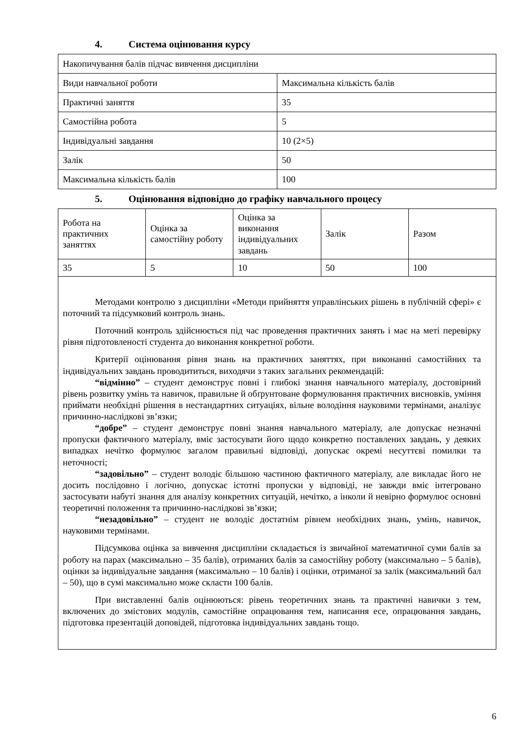4. Система оцінювання курсу
| Накопичування балів підчас вивчення дисципліни | |
| Види навчальної роботи | Максимальна кількість балів |
| Практичні заняття | 35 |
| Самостійна робота | 5 |
| Індивідуальні завдання | 10 (2×5) |
| Залік | 50 |
| Максимальна кількість балів | 100 |
5. Оцінювання відповідно до графіку навчального процесу
| Робота на практичних заняттях | Оцінка за самостійну роботу | Оцінка за виконання індивідуальних завдань | Залік | Разом |
| 35 | 5 | 10 | 50 | 100 |
Методами контролю з дисципліни «Методи прийняття управлінських рішень в публічній сфері» є поточний та підсумковий контроль знань.
Поточний контроль здійснюється під час проведення практичних занять і має на меті перевірку рівня підготовленості студента до виконання конкретної роботи.
Критерії оцінювання рівня знань на практичних заняттях, при виконанні самостійних та індивідуальних завдань проводититься, виходячи з таких загальних рекомендацій:
“відмінно” – студент демонструє повні і глибокі знання навчального матеріалу, достовірний рівень розвитку умінь та навичок, правильне й обґрунтоване формулювання практичних висновків, уміння приймати необхідні рішення в нестандартних ситуаціях, вільне володіння науковими термінами, аналізує причинно-наслідкові зв’язки;
“добре” – студент демонструє повні знання навчального матеріалу, але допускає незначні пропуски фактичного матеріалу, вміє застосувати його щодо конкретно поставлених завдань, у деяких випадках нечітко формулює загалом правильні відповіді, допускає окремі несуттєві помилки та неточності;
“задовільно” – студент володіє більшою частиною фактичного матеріалу, але викладає його не досить послідовно і логічно, допускає істотні пропуски у відповіді, не завжди вміє інтегровано застосувати набуті знання для аналізу конкретних ситуацій, нечітко, а інколи й невірно формулює основні теоретичні положення та причинно-наслідкові зв’язки;
“незадовільно” – студент не володіє достатнім рівнем необхідних знань, умінь, навичок, науковими термінами.
Підсумкова оцінка за вивчення дисципліни складається із звичайної математичної суми балів за роботу на парах (максимально – 35 балів), отриманих балів за самостійну роботу (максимально – 5 балів), оцінки за індивідуальне завдання (максимально – 10 балів) і оцінки, отриманої за залік (максимальний бал – 50), що в сумі максимально може скласти 100 балів.
При виставленні балів оцінюються: рівень теоретичних знань та практичні навички з тем, включених до змістових модулів, самостійне опрацювання тем, написання есе, опрацювання завдань, підготовка презентацій доповідей, підготовка індивідуальних завдань тощо.
6